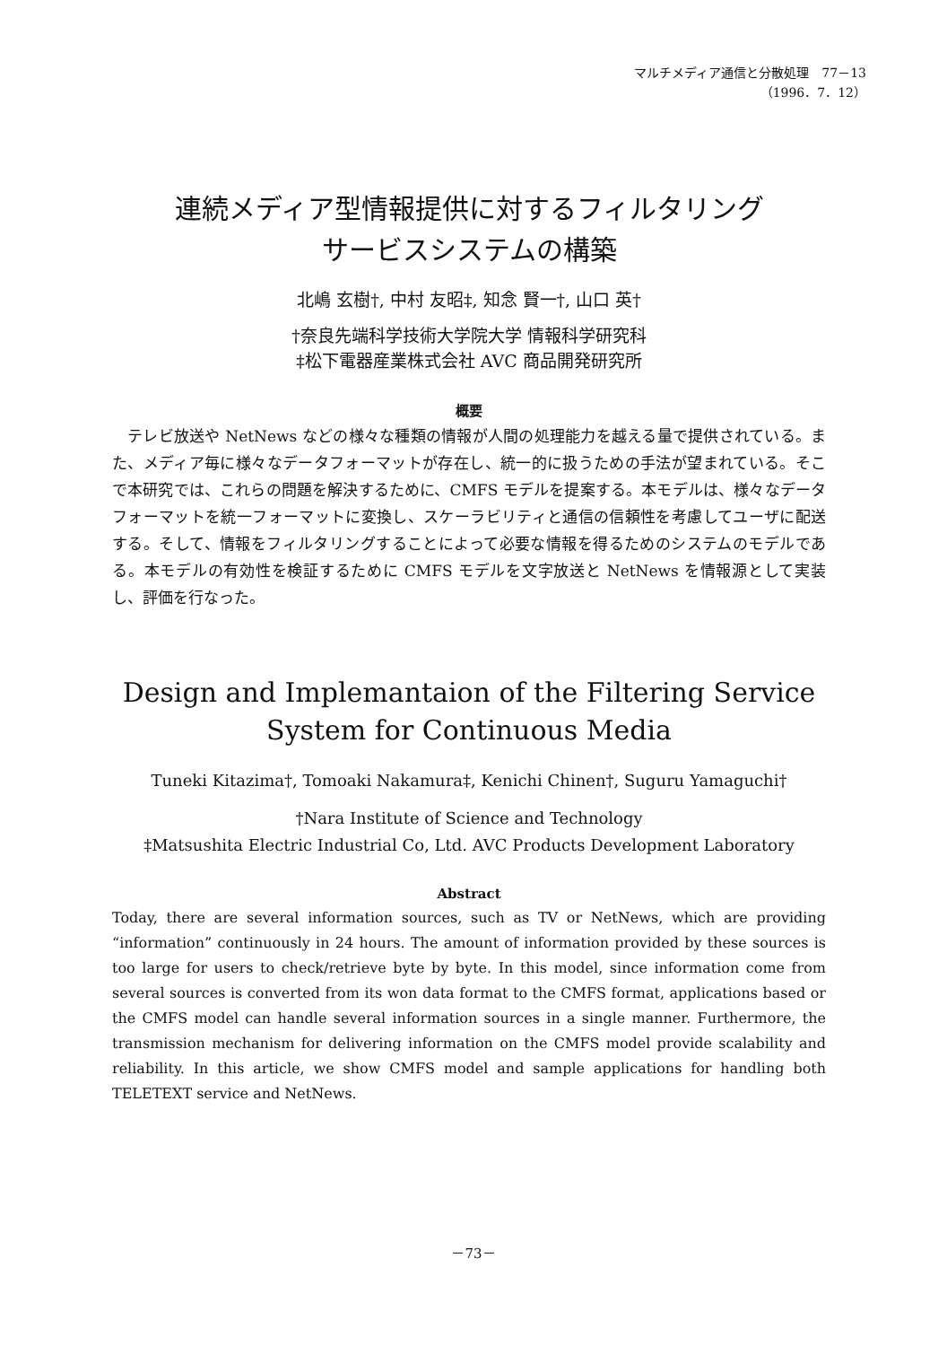マルチメディア通信と分散処理　77－13
（1996．7．12）
連続メディア型情報提供に対するフィルタリング
サービスシステムの構築
北嶋 玄樹†, 中村 友昭‡, 知念 賢一†, 山口 英†
†奈良先端科学技術大学院大学 情報科学研究科
‡松下電器産業株式会社 AVC 商品開発研究所
概要
　テレビ放送や NetNews などの様々な種類の情報が人間の処理能力を越える量で提供されている。また、メディア毎に様々なデータフォーマットが存在し、統一的に扱うための手法が望まれている。そこで本研究では、これらの問題を解決するために、CMFS モデルを提案する。本モデルは、様々なデータフォーマットを統一フォーマットに変換し、スケーラビリティと通信の信頼性を考慮してユーザに配送する。そして、情報をフィルタリングすることによって必要な情報を得るためのシステムのモデルである。本モデルの有効性を検証するために CMFS モデルを文字放送と NetNews を情報源として実装し、評価を行なった。
Design and Implemantaion of the Filtering Service System for Continuous Media
Tuneki Kitazima†, Tomoaki Nakamura‡, Kenichi Chinen†, Suguru Yamaguchi†
†Nara Institute of Science and Technology
‡Matsushita Electric Industrial Co, Ltd. AVC Products Development Laboratory
Abstract
Today, there are several information sources, such as TV or NetNews, which are providing “information” continuously in 24 hours. The amount of information provided by these sources is too large for users to check/retrieve byte by byte. In this model, since information come from several sources is converted from its won data format to the CMFS format, applications based or the CMFS model can handle several information sources in a single manner. Furthermore, the transmission mechanism for delivering information on the CMFS model provide scalability and reliability. In this article, we show CMFS model and sample applications for handling both TELETEXT service and NetNews.
－73－